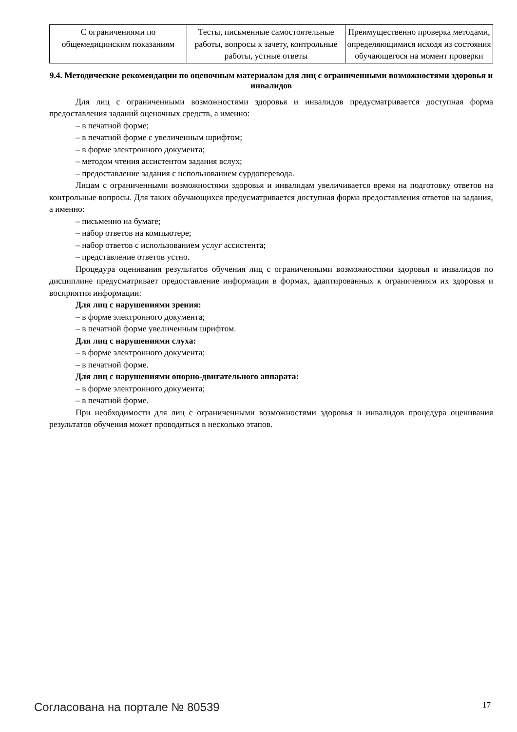| С ограничениями по общемедицинским показаниям | Тесты, письменные самостоятельные работы, вопросы к зачету, контрольные работы, устные ответы | Преимущественно проверка методами, определяющимися исходя из состояния обучающегося на момент проверки |
9.4. Методические рекомендации по оценочным материалам для лиц с ограниченными возможностями здоровья и инвалидов
Для лиц с ограниченными возможностями здоровья и инвалидов предусматривается доступная форма предоставления заданий оценочных средств, а именно:
– в печатной форме;
– в печатной форме с увеличенным шрифтом;
– в форме электронного документа;
– методом чтения ассистентом задания вслух;
– предоставление задания с использованием сурдоперевода.
Лицам с ограниченными возможностями здоровья и инвалидам увеличивается время на подготовку ответов на контрольные вопросы. Для таких обучающихся предусматривается доступная форма предоставления ответов на задания, а именно:
– письменно на бумаге;
– набор ответов на компьютере;
– набор ответов с использованием услуг ассистента;
– представление ответов устно.
Процедура оценивания результатов обучения лиц с ограниченными возможностями здоровья и инвалидов по дисциплине предусматривает предоставление информации в формах, адаптированных к ограничениям их здоровья и восприятия информации:
Для лиц с нарушениями зрения:
– в форме электронного документа;
– в печатной форме увеличенным шрифтом.
Для лиц с нарушениями слуха:
– в форме электронного документа;
– в печатной форме.
Для лиц с нарушениями опорно-двигательного аппарата:
– в форме электронного документа;
– в печатной форме.
При необходимости для лиц с ограниченными возможностями здоровья и инвалидов процедура оценивания результатов обучения может проводиться в несколько этапов.
Согласована на портале № 80539 17